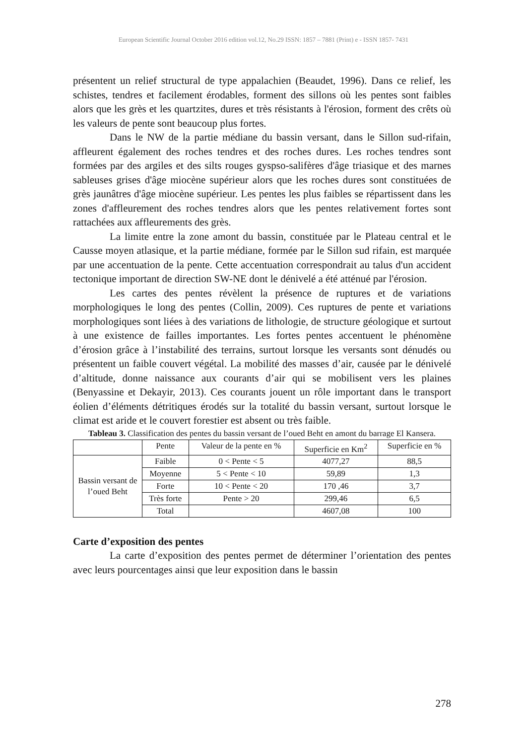European Scientific Journal October 2016 edition vol.12, No.29 ISSN: 1857 – 7881 (Print) e - ISSN 1857- 7431
présentent un relief structural de type appalachien (Beaudet, 1996). Dans ce relief, les schistes, tendres et facilement érodables, forment des sillons où les pentes sont faibles alors que les grès et les quartzites, dures et très résistants à l'érosion, forment des crêts où les valeurs de pente sont beaucoup plus fortes.
Dans le NW de la partie médiane du bassin versant, dans le Sillon sud-rifain, affleurent également des roches tendres et des roches dures. Les roches tendres sont formées par des argiles et des silts rouges gyspso-salifères d'âge triasique et des marnes sableuses grises d'âge miocène supérieur alors que les roches dures sont constituées de grès jaunâtres d'âge miocène supérieur. Les pentes les plus faibles se répartissent dans les zones d'affleurement des roches tendres alors que les pentes relativement fortes sont rattachées aux affleurements des grès.
La limite entre la zone amont du bassin, constituée par le Plateau central et le Causse moyen atlasique, et la partie médiane, formée par le Sillon sud rifain, est marquée par une accentuation de la pente. Cette accentuation correspondrait au talus d'un accident tectonique important de direction SW-NE dont le dénivelé a été atténué par l'érosion.
Les cartes des pentes révèlent la présence de ruptures et de variations morphologiques le long des pentes (Collin, 2009). Ces ruptures de pente et variations morphologiques sont liées à des variations de lithologie, de structure géologique et surtout à une existence de failles importantes. Les fortes pentes accentuent le phénomène d’érosion grâce à l’instabilité des terrains, surtout lorsque les versants sont dénudés ou présentent un faible couvert végétal. La mobilité des masses d’air, causée par le dénivelé d’altitude, donne naissance aux courants d’air qui se mobilisent vers les plaines (Benyassine et Dekayir, 2013). Ces courants jouent un rôle important dans le transport éolien d’éléments détritiques érodés sur la totalité du bassin versant, surtout lorsque le climat est aride et le couvert forestier est absent ou très faible.
Tableau 3. Classification des pentes du bassin versant de l’oued Beht en amont du barrage El Kansera.
| | Pente | Valeur de la pente en % | Superficie en Km<sup>2</sup> | Superficie en % |
| Bassin versant de l’oued Beht | Faible | 0 < Pente < 5 | 4077,27 | 88,5 |
| | Moyenne | 5 < Pente < 10 | 59,89 | 1,3 |
| | Forte | 10 < Pente < 20 | 170 ,46 | 3,7 |
| | Très forte | Pente > 20 | 299,46 | 6,5 |
| | Total | | 4607,08 | 100 |
Carte d’exposition des pentes
La carte d’exposition des pentes permet de déterminer l’orientation des pentes avec leurs pourcentages ainsi que leur exposition dans le bassin
278